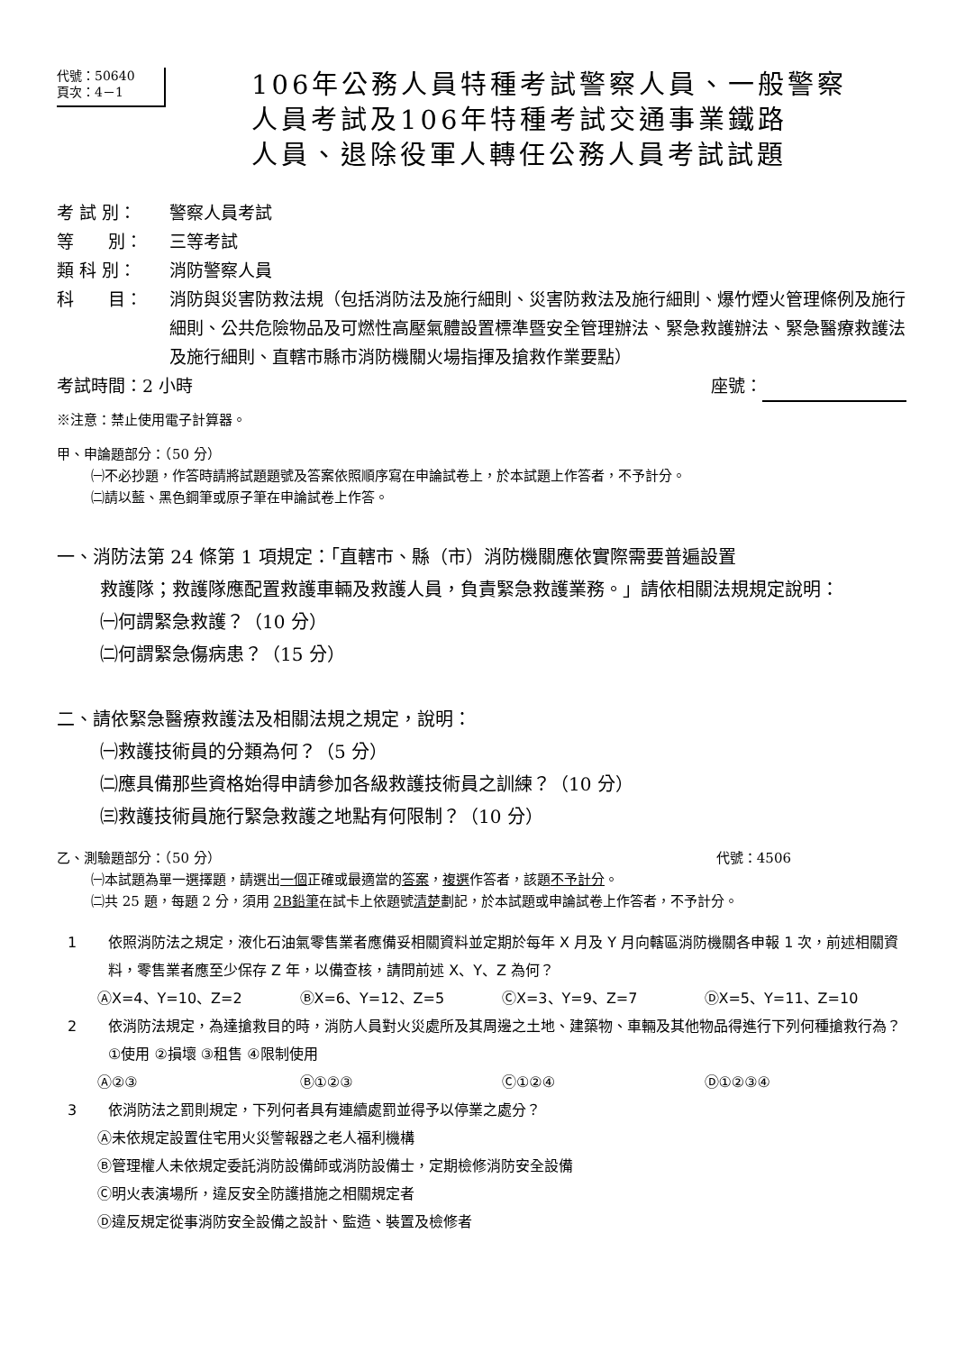代號：50640
頁次：4－1
106年公務人員特種考試警察人員、一般警察
人員考試及106年特種考試交通事業鐵路
人員、退除役軍人轉任公務人員考試試題
考 試 別： 警察人員考試
等　　別： 三等考試
類 科 別： 消防警察人員
科　　目： 消防與災害防救法規（包括消防法及施行細則、災害防救法及施行細則、爆竹煙火管理條例及施行細則、公共危險物品及可燃性高壓氣體設置標準暨安全管理辦法、緊急救護辦法、緊急醫療救護法及施行細則、直轄市縣市消防機關火場指揮及搶救作業要點）
考試時間：2 小時 座號：
※注意：禁止使用電子計算器。
甲、申論題部分：（50 分）
㈠不必抄題，作答時請將試題題號及答案依照順序寫在申論試卷上，於本試題上作答者，不予計分。
㈡請以藍、黑色鋼筆或原子筆在申論試卷上作答。
一、消防法第 24 條第 1 項規定：「直轄市、縣（市）消防機關應依實際需要普遍設置
救護隊；救護隊應配置救護車輛及救護人員，負責緊急救護業務。」請依相關法規規定說明：
㈠何謂緊急救護？（10 分）
㈡何謂緊急傷病患？（15 分）
二、請依緊急醫療救護法及相關法規之規定，說明：
㈠救護技術員的分類為何？（5 分）
㈡應具備那些資格始得申請參加各級救護技術員之訓練？（10 分）
㈢救護技術員施行緊急救護之地點有何限制？（10 分）
乙、測驗題部分：（50 分） 代號：4506
㈠本試題為單一選擇題，請選出一個正確或最適當的答案，複選作答者，該題不予計分。
㈡共 25 題，每題 2 分，須用 2B鉛筆在試卡上依題號清楚劃記，於本試題或申論試卷上作答者，不予計分。
1 依照消防法之規定，液化石油氣零售業者應備妥相關資料並定期於每年 X 月及 Y 月向轄區消防機關各申報 1 次，前述相關資料，零售業者應至少保存 Z 年，以備查核，請問前述 X、Y、Z 為何？
ⒶX=4、Y=10、Z=2 ⒷX=6、Y=12、Z=5 ⒸX=3、Y=9、Z=7 ⒹX=5、Y=11、Z=10
2 依消防法規定，為達搶救目的時，消防人員對火災處所及其周邊之土地、建築物、車輛及其他物品得進行下列何種搶救行為？①使用 ②損壞 ③租售 ④限制使用
Ⓐ②③ Ⓑ①②③ Ⓒ①②④ Ⓓ①②③④
3 依消防法之罰則規定，下列何者具有連續處罰並得予以停業之處分？
Ⓐ未依規定設置住宅用火災警報器之老人福利機構
Ⓑ管理權人未依規定委託消防設備師或消防設備士，定期檢修消防安全設備
Ⓒ明火表演場所，違反安全防護措施之相關規定者
Ⓓ違反規定從事消防安全設備之設計、監造、裝置及檢修者